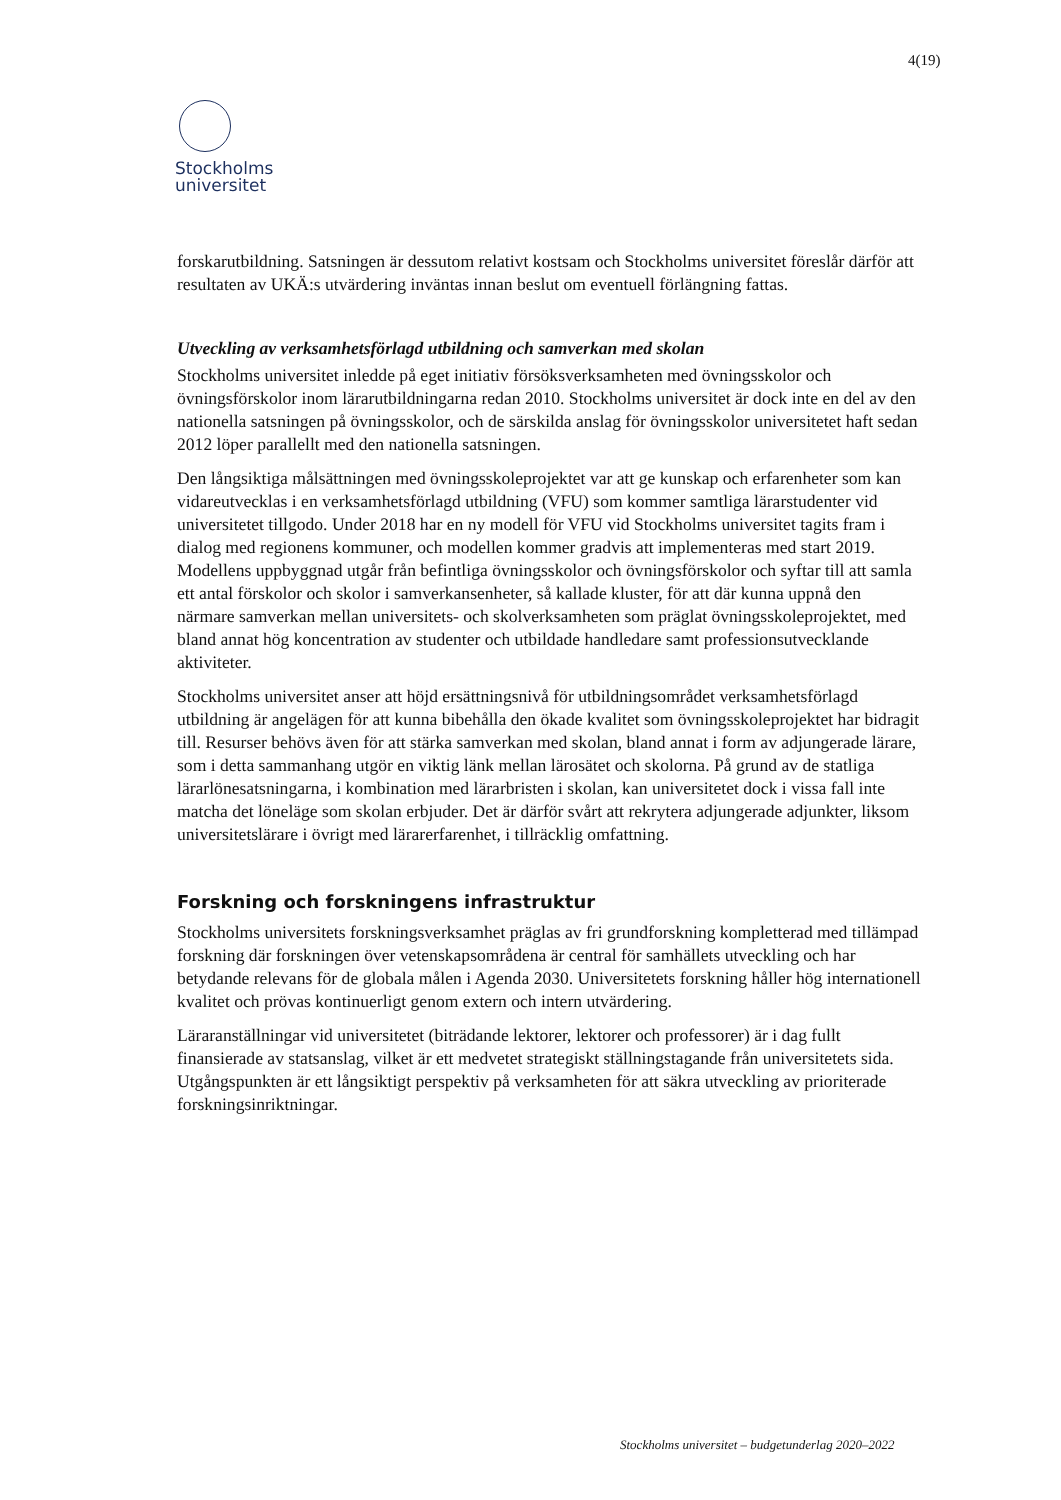4(19)
Stockholms
universitet
forskarutbildning. Satsningen är dessutom relativt kostsam och Stockholms universitet föreslår därför att resultaten av UKÄ:s utvärdering inväntas innan beslut om eventuell förlängning fattas.
Utveckling av verksamhetsförlagd utbildning och samverkan med skolan
Stockholms universitet inledde på eget initiativ försöksverksamheten med övningsskolor och övningsförskolor inom lärarutbildningarna redan 2010. Stockholms universitet är dock inte en del av den nationella satsningen på övningsskolor, och de särskilda anslag för övningsskolor universitetet haft sedan 2012 löper parallellt med den nationella satsningen.
Den långsiktiga målsättningen med övningsskoleprojektet var att ge kunskap och erfarenheter som kan vidareutvecklas i en verksamhetsförlagd utbildning (VFU) som kommer samtliga lärarstudenter vid universitetet tillgodo. Under 2018 har en ny modell för VFU vid Stockholms universitet tagits fram i dialog med regionens kommuner, och modellen kommer gradvis att implementeras med start 2019. Modellens uppbyggnad utgår från befintliga övningsskolor och övningsförskolor och syftar till att samla ett antal förskolor och skolor i samverkansenheter, så kallade kluster, för att där kunna uppnå den närmare samverkan mellan universitets- och skolverksamheten som präglat övningsskoleprojektet, med bland annat hög koncentration av studenter och utbildade handledare samt professionsutvecklande aktiviteter.
Stockholms universitet anser att höjd ersättningsnivå för utbildningsområdet verksamhetsförlagd utbildning är angelägen för att kunna bibehålla den ökade kvalitet som övningsskoleprojektet har bidragit till. Resurser behövs även för att stärka samverkan med skolan, bland annat i form av adjungerade lärare, som i detta sammanhang utgör en viktig länk mellan lärosätet och skolorna. På grund av de statliga lärarlönesatsningarna, i kombination med lärarbristen i skolan, kan universitetet dock i vissa fall inte matcha det löneläge som skolan erbjuder. Det är därför svårt att rekrytera adjungerade adjunkter, liksom universitetslärare i övrigt med lärarerfarenhet, i tillräcklig omfattning.
Forskning och forskningens infrastruktur
Stockholms universitets forskningsverksamhet präglas av fri grundforskning kompletterad med tillämpad forskning där forskningen över vetenskapsområdena är central för samhällets utveckling och har betydande relevans för de globala målen i Agenda 2030. Universitetets forskning håller hög internationell kvalitet och prövas kontinuerligt genom extern och intern utvärdering.
Läraranställningar vid universitetet (biträdande lektorer, lektorer och professorer) är i dag fullt finansierade av statsanslag, vilket är ett medvetet strategiskt ställningstagande från universitetets sida. Utgångspunkten är ett långsiktigt perspektiv på verksamheten för att säkra utveckling av prioriterade forskningsinriktningar.
Stockholms universitet – budgetunderlag 2020–2022